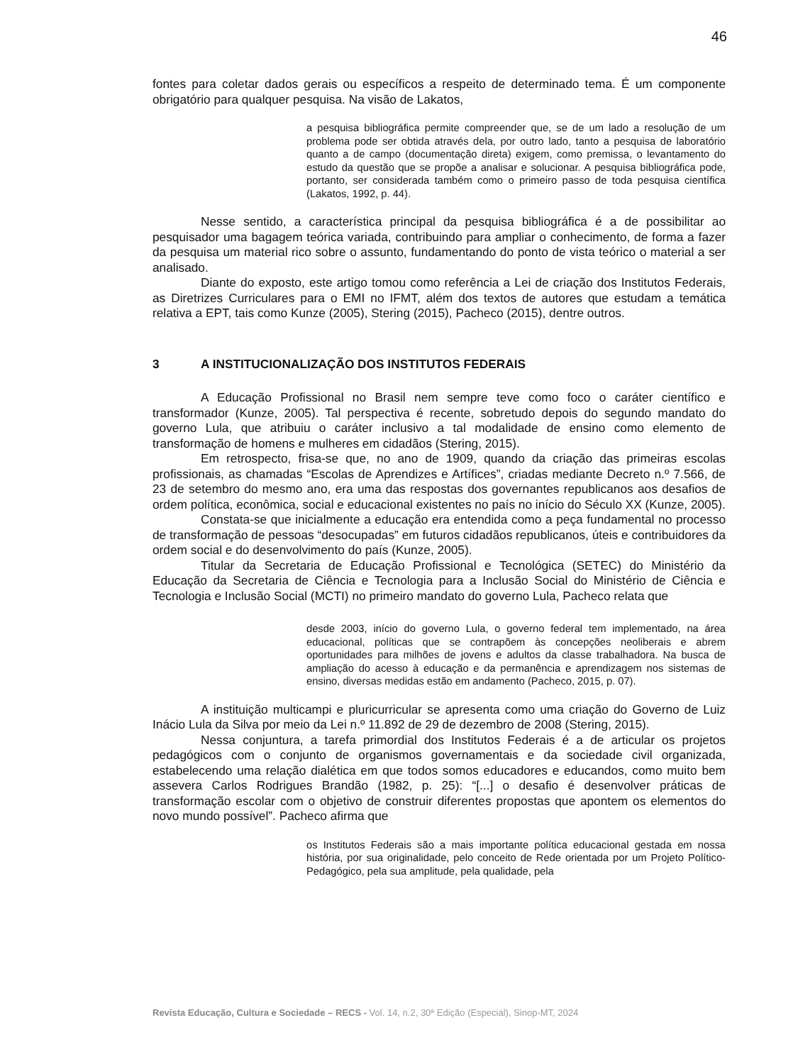46
fontes para coletar dados gerais ou específicos a respeito de determinado tema. É um componente obrigatório para qualquer pesquisa. Na visão de Lakatos,
a pesquisa bibliográfica permite compreender que, se de um lado a resolução de um problema pode ser obtida através dela, por outro lado, tanto a pesquisa de laboratório quanto a de campo (documentação direta) exigem, como premissa, o levantamento do estudo da questão que se propõe a analisar e solucionar. A pesquisa bibliográfica pode, portanto, ser considerada também como o primeiro passo de toda pesquisa científica (Lakatos, 1992, p. 44).
Nesse sentido, a característica principal da pesquisa bibliográfica é a de possibilitar ao pesquisador uma bagagem teórica variada, contribuindo para ampliar o conhecimento, de forma a fazer da pesquisa um material rico sobre o assunto, fundamentando do ponto de vista teórico o material a ser analisado.
Diante do exposto, este artigo tomou como referência a Lei de criação dos Institutos Federais, as Diretrizes Curriculares para o EMI no IFMT, além dos textos de autores que estudam a temática relativa a EPT, tais como Kunze (2005), Stering (2015), Pacheco (2015), dentre outros.
3 A INSTITUCIONALIZAÇÃO DOS INSTITUTOS FEDERAIS
A Educação Profissional no Brasil nem sempre teve como foco o caráter científico e transformador (Kunze, 2005). Tal perspectiva é recente, sobretudo depois do segundo mandato do governo Lula, que atribuiu o caráter inclusivo a tal modalidade de ensino como elemento de transformação de homens e mulheres em cidadãos (Stering, 2015).
Em retrospecto, frisa-se que, no ano de 1909, quando da criação das primeiras escolas profissionais, as chamadas “Escolas de Aprendizes e Artífices”, criadas mediante Decreto n.º 7.566, de 23 de setembro do mesmo ano, era uma das respostas dos governantes republicanos aos desafios de ordem política, econômica, social e educacional existentes no país no início do Século XX (Kunze, 2005).
Constata-se que inicialmente a educação era entendida como a peça fundamental no processo de transformação de pessoas “desocupadas” em futuros cidadãos republicanos, úteis e contribuidores da ordem social e do desenvolvimento do país (Kunze, 2005).
Titular da Secretaria de Educação Profissional e Tecnológica (SETEC) do Ministério da Educação da Secretaria de Ciência e Tecnologia para a Inclusão Social do Ministério de Ciência e Tecnologia e Inclusão Social (MCTI) no primeiro mandato do governo Lula, Pacheco relata que
desde 2003, início do governo Lula, o governo federal tem implementado, na área educacional, políticas que se contrapõem às concepções neoliberais e abrem oportunidades para milhões de jovens e adultos da classe trabalhadora. Na busca de ampliação do acesso à educação e da permanência e aprendizagem nos sistemas de ensino, diversas medidas estão em andamento (Pacheco, 2015, p. 07).
A instituição multicampi e pluricurricular se apresenta como uma criação do Governo de Luiz Inácio Lula da Silva por meio da Lei n.º 11.892 de 29 de dezembro de 2008 (Stering, 2015).
Nessa conjuntura, a tarefa primordial dos Institutos Federais é a de articular os projetos pedagógicos com o conjunto de organismos governamentais e da sociedade civil organizada, estabelecendo uma relação dialética em que todos somos educadores e educandos, como muito bem assevera Carlos Rodrigues Brandão (1982, p. 25): “[...] o desafio é desenvolver práticas de transformação escolar com o objetivo de construir diferentes propostas que apontem os elementos do novo mundo possível”. Pacheco afirma que
os Institutos Federais são a mais importante política educacional gestada em nossa história, por sua originalidade, pelo conceito de Rede orientada por um Projeto Político-Pedagógico, pela sua amplitude, pela qualidade, pela
Revista Educação, Cultura e Sociedade – RECS - Vol. 14, n.2, 30ª Edição (Especial), Sinop-MT, 2024